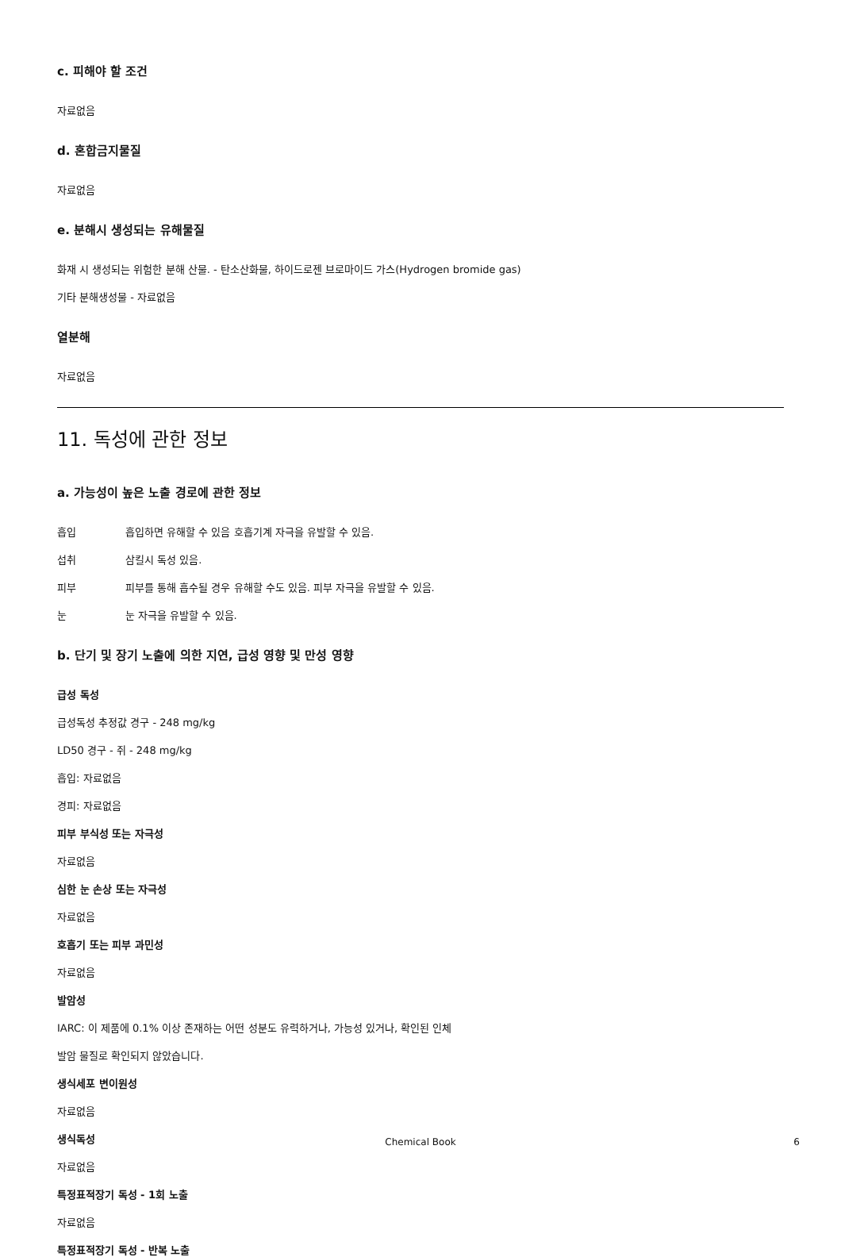c. 피해야 할 조건
자료없음
d. 혼합금지물질
자료없음
e. 분해시 생성되는 유해물질
화재 시 생성되는 위험한 분해 산물. - 탄소산화물, 하이드로젠 브로마이드 가스(Hydrogen bromide gas)
기타 분해생성물 - 자료없음
열분해
자료없음
11. 독성에 관한 정보
a. 가능성이 높은 노출 경로에 관한 정보
흡입 흡입하면 유해할 수 있음 호흡기계 자극을 유발할 수 있음.
섭취 삼킬시 독성 있음.
피부 피부를 통해 흡수될 경우 유해할 수도 있음. 피부 자극을 유발할 수 있음.
눈 눈 자극을 유발할 수 있음.
b. 단기 및 장기 노출에 의한 지연, 급성 영향 및 만성 영향
급성 독성
급성독성 추정값 경구 - 248 mg/kg
LD50 경구 - 쥐 - 248 mg/kg
흡입: 자료없음
경피: 자료없음
피부 부식성 또는 자극성
자료없음
심한 눈 손상 또는 자극성
자료없음
호흡기 또는 피부 과민성
자료없음
발암성
IARC: 이 제품에 0.1% 이상 존재하는 어떤 성분도 유력하거나, 가능성 있거나, 확인된 인체
발암 물질로 확인되지 않았습니다.
생식세포 변이원성
자료없음
생식독성
자료없음
특정표적장기 독성 - 1회 노출
자료없음
특정표적장기 독성 - 반복 노출
Chemical Book
6